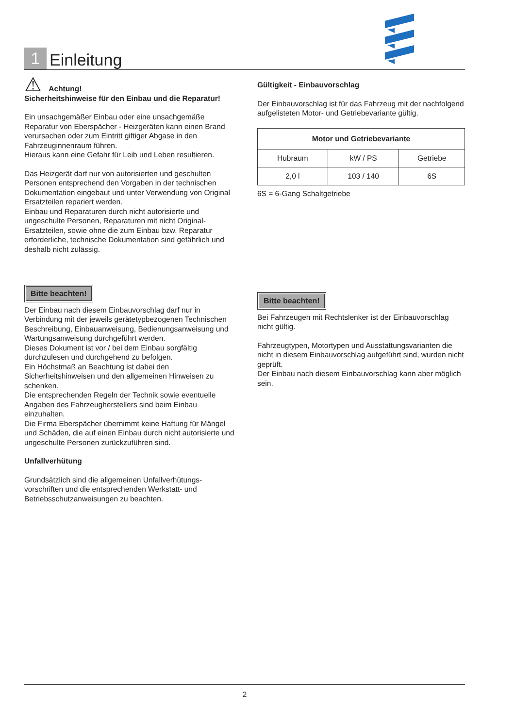1
Einleitung
⚠ Achtung!
Sicherheitshinweise für den Einbau und die Reparatur!
Ein unsachgemäßer Einbau oder eine unsachgemäße Reparatur von Eberspächer - Heizgeräten kann einen Brand verursachen oder zum Eintritt giftiger Abgase in den Fahrzeuginnenraum führen.
Hieraus kann eine Gefahr für Leib und Leben resultieren.
Das Heizgerät darf nur von autorisierten und geschulten Personen entsprechend den Vorgaben in der technischen Dokumentation eingebaut und unter Verwendung von Original Ersatzteilen repariert werden.
Einbau und Reparaturen durch nicht autorisierte und ungeschulte Personen, Reparaturen mit nicht Original- Ersatzteilen, sowie ohne die zum Einbau bzw. Reparatur erforderliche, technische Dokumentation sind gefährlich und deshalb nicht zulässig.
Bitte beachten!
Der Einbau nach diesem Einbauvorschlag darf nur in Verbindung mit der jeweils gerätetypbezogenen Technischen Beschreibung, Einbauanweisung, Bedienungsanweisung und Wartungsanweisung durchgeführt werden.
Dieses Dokument ist vor / bei dem Einbau sorgfältig durchzulesen und durchgehend zu befolgen.
Ein Höchstmaß an Beachtung ist dabei den Sicherheitshinweisen und den allgemeinen Hinweisen zu schenken.
Die entsprechenden Regeln der Technik sowie eventuelle Angaben des Fahrzeugherstellers sind beim Einbau einzuhalten.
Die Firma Eberspächer übernimmt keine Haftung für Mängel und Schäden, die auf einen Einbau durch nicht autorisierte und ungeschulte Personen zurückzuführen sind.
Unfallverhütung
Grundsätzlich sind die allgemeinen Unfallverhütungs-vorschriften und die entsprechenden Werkstatt- und Betriebsschutzanweisungen zu beachten.
Gültigkeit - Einbauvorschlag
Der Einbauvorschlag ist für das Fahrzeug mit der nachfolgend aufgelisteten Motor- und Getriebevariante gültig.
| Motor und Getriebevariante | | |
| --- | --- | --- |
| Hubraum | kW / PS | Getriebe |
| 2,0 l | 103 / 140 | 6S |
6S = 6-Gang Schaltgetriebe
Bitte beachten!
Bei Fahrzeugen mit Rechtslenker ist der Einbauvorschlag nicht gültig.
Fahrzeugtypen, Motortypen und Ausstattungsvarianten die nicht in diesem Einbauvorschlag aufgeführt sind, wurden nicht geprüft.
Der Einbau nach diesem Einbauvorschlag kann aber möglich sein.
2